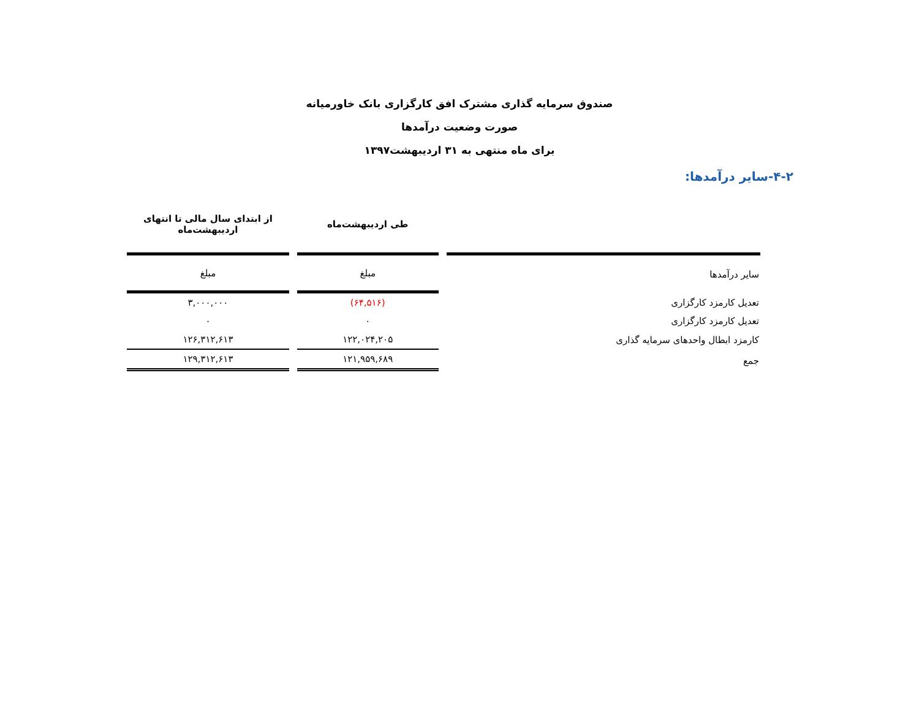صندوق سرمایه گذاری مشترک افق کارگزاری بانک خاورمیانه
صورت وضعیت درآمدها
برای ماه منتهی به ۳۱ اردیبهشت۱۳۹۷
۴-۲-سایر درآمدها:
| | طی اردیبهشت‌ماه | از ابتدای سال مالی تا انتهای اردیبهشت‌ماه |
| --- | --- | --- |
| سایر درآمدها | مبلغ | مبلغ |
| تعدیل کارمزد کارگزاری | (۶۴,۵۱۶) | ۳,۰۰۰,۰۰۰ |
| تعدیل کارمزد کارگزاری | ۰ | ۰ |
| کارمزد ابطال واحدهای سرمایه گذاری | ۱۲۲,۰۲۴,۲۰۵ | ۱۲۶,۳۱۲,۶۱۳ |
| جمع | ۱۲۱,۹۵۹,۶۸۹ | ۱۲۹,۳۱۲,۶۱۳ |